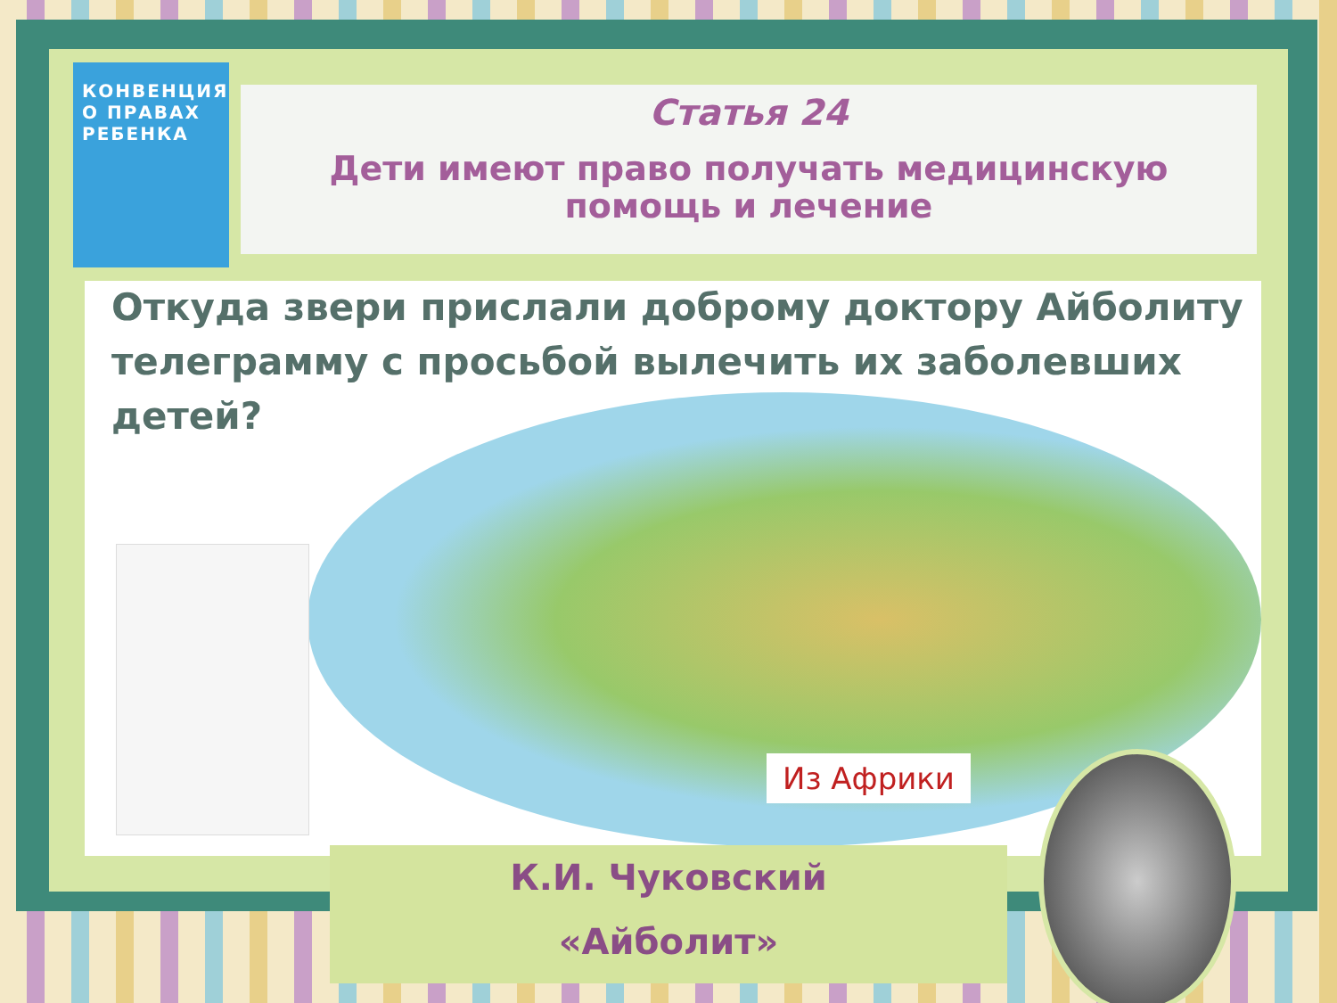КОНВЕНЦИЯ
О ПРАВАХ
РЕБЕНКА
Статья 24
Дети имеют право получать медицинскую
помощь и лечение
Откуда звери прислали доброму доктору Айболиту телеграмму с просьбой вылечить их заболевших детей?
Из Африки
К.И. Чуковский
«Айболит»